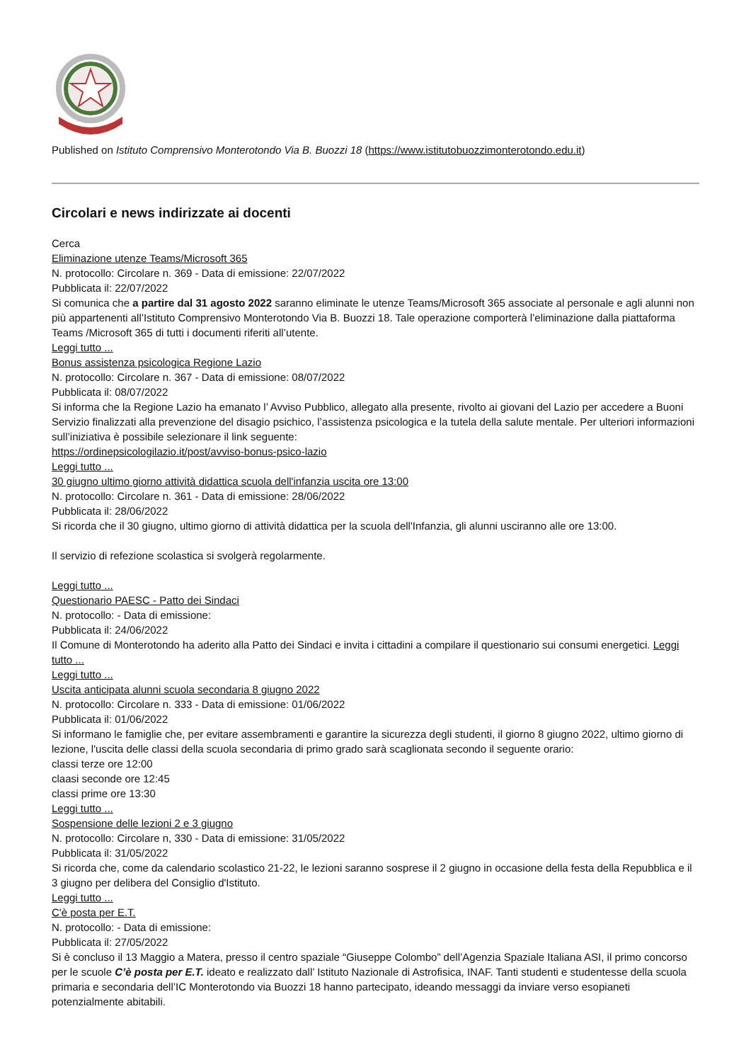Published on Istituto Comprensivo Monterotondo Via B. Buozzi 18 (https://www.istitutobuozzimonterotondo.edu.it)
Circolari e news indirizzate ai docenti
Cerca
Eliminazione utenze Teams/Microsoft 365
N. protocollo: Circolare n. 369 - Data di emissione: 22/07/2022
Pubblicata il: 22/07/2022
Si comunica che a partire dal 31 agosto 2022 saranno eliminate le utenze Teams/Microsoft 365 associate al personale e agli alunni non più appartenenti all’Istituto Comprensivo Monterotondo Via B. Buozzi 18. Tale operazione comporterà l’eliminazione dalla piattaforma Teams /Microsoft 365 di tutti i documenti riferiti all’utente.
Leggi tutto ...
Bonus assistenza psicologica Regione Lazio
N. protocollo: Circolare n. 367 - Data di emissione: 08/07/2022
Pubblicata il: 08/07/2022
Si informa che la Regione Lazio ha emanato l’ Avviso Pubblico, allegato alla presente, rivolto ai giovani del Lazio per accedere a Buoni Servizio finalizzati alla prevenzione del disagio psichico, l’assistenza psicologica e la tutela della salute mentale. Per ulteriori informazioni sull’iniziativa è possibile selezionare il link seguente:
https://ordinepsicologilazio.it/post/avviso-bonus-psico-lazio
Leggi tutto ...
30 giugno ultimo giorno attività didattica scuola dell'infanzia uscita ore 13:00
N. protocollo: Circolare n. 361 - Data di emissione: 28/06/2022
Pubblicata il: 28/06/2022
Si ricorda che il 30 giugno, ultimo giorno di attività didattica per la scuola dell'Infanzia, gli alunni usciranno alle ore 13:00.
Il servizio di refezione scolastica si svolgerà regolarmente.
Leggi tutto ...
Questionario PAESC - Patto dei Sindaci
N. protocollo: - Data di emissione:
Pubblicata il: 24/06/2022
Il Comune di Monterotondo ha aderito alla Patto dei Sindaci e invita i cittadini a compilare il questionario sui consumi energetici. Leggi tutto ...
Leggi tutto ...
Uscita anticipata alunni scuola secondaria 8 giugno 2022
N. protocollo: Circolare n. 333 - Data di emissione: 01/06/2022
Pubblicata il: 01/06/2022
Si informano le famiglie che, per evitare assembramenti e garantire la sicurezza degli studenti, il giorno 8 giugno 2022, ultimo giorno di lezione, l'uscita delle classi della scuola secondaria di primo grado sarà scaglionata secondo il seguente orario:
classi terze ore 12:00
claasi seconde ore 12:45
classi prime ore 13:30
Leggi tutto ...
Sospensione delle lezioni 2 e 3 giugno
N. protocollo: Circolare n, 330 - Data di emissione: 31/05/2022
Pubblicata il: 31/05/2022
Si ricorda che, come da calendario scolastico 21-22, le lezioni saranno sosprese il 2 giugno in occasione della festa della Repubblica e il 3 giugno per delibera del Consiglio d'Istituto.
Leggi tutto ...
C'è posta per E.T.
N. protocollo: - Data di emissione:
Pubblicata il: 27/05/2022
Si è concluso il 13 Maggio a Matera, presso il centro spaziale “Giuseppe Colombo” dell’Agenzia Spaziale Italiana ASI, il primo concorso per le scuole C’è posta per E.T. ideato e realizzato dall’ Istituto Nazionale di Astrofisica, INAF. Tanti studenti e studentesse della scuola primaria e secondaria dell’IC Monterotondo via Buozzi 18 hanno partecipato, ideando messaggi da inviare verso esopianeti potenzialmente abitabili.